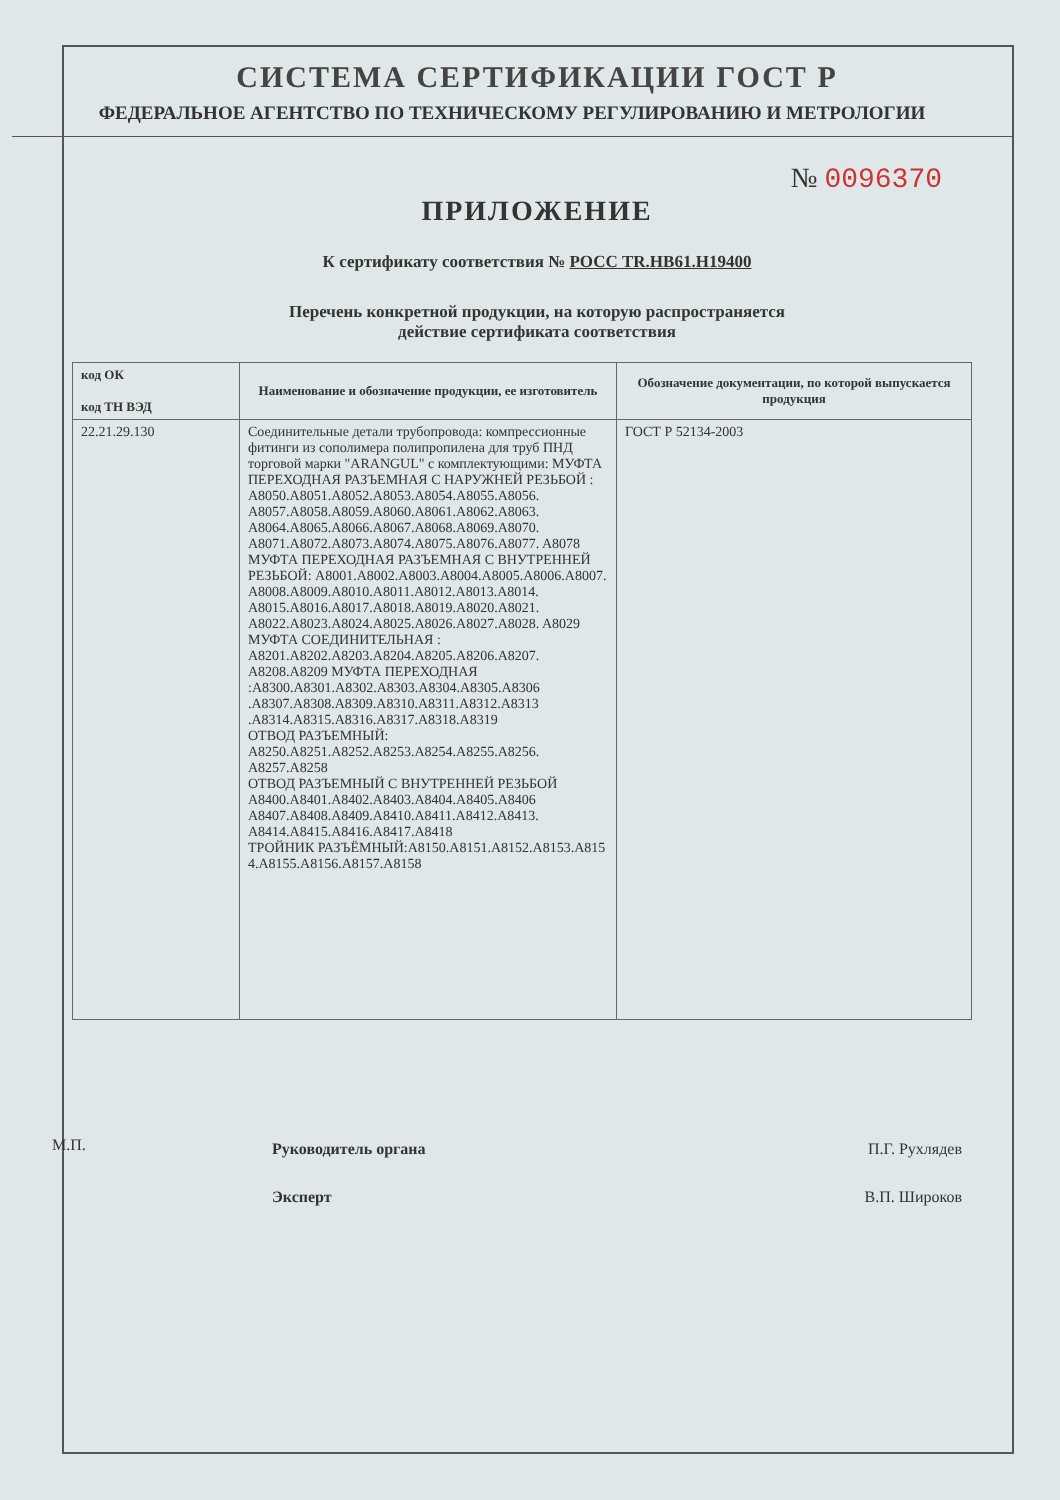СИСТЕМА СЕРТИФИКАЦИИ ГОСТ Р
ФЕДЕРАЛЬНОЕ АГЕНТСТВО ПО ТЕХНИЧЕСКОМУ РЕГУЛИРОВАНИЮ И МЕТРОЛОГИИ
№ 0096370
ПРИЛОЖЕНИЕ
К сертификату соответствия № РОСС TR.НВ61.Н19400
Перечень конкретной продукции, на которую распространяется
действие сертификата соответствия
| код ОК код ТН ВЭД | Наименование и обозначение продукции, ее изготовитель | Обозначение документации, по которой выпускается продукция |
| --- | --- | --- |
| 22.21.29.130 | Соединительные детали трубопровода: компрессионные фитинги из сополимера полипропилена для труб ПНД торговой марки "ARANGUL" с комплектующими: МУФТА ПЕРЕХОДНАЯ РАЗЪЕМНАЯ С НАРУЖНЕЙ РЕЗЬБОЙ : A8050.A8051.A8052.A8053.A8054.A8055.A8056. A8057.A8058.A8059.A8060.A8061.A8062.A8063. A8064.A8065.A8066.A8067.A8068.A8069.A8070. A8071.A8072.A8073.A8074.A8075.A8076.A8077. A8078 МУФТА ПЕРЕХОДНАЯ РАЗЪЕМНАЯ С ВНУТРЕННЕЙ РЕЗЬБОЙ: A8001.A8002.A8003.A8004.A8005.A8006.A8007. A8008.A8009.A8010.A8011.A8012.A8013.A8014. A8015.A8016.A8017.A8018.A8019.A8020.A8021. A8022.A8023.A8024.A8025.A8026.A8027.A8028. A8029 МУФТА СОЕДИНИТЕЛЬНАЯ : A8201.A8202.A8203.A8204.A8205.A8206.A8207. A8208.A8209 МУФТА ПЕРЕХОДНАЯ :A8300.A8301.A8302.A8303.A8304.A8305.A8306 .A8307.A8308.A8309.A8310.A8311.A8312.A8313 .A8314.A8315.A8316.A8317.A8318.A8319 ОТВОД РАЗЪЕМНЫЙ: A8250.A8251.A8252.A8253.A8254.A8255.A8256. A8257.A8258 ОТВОД РАЗЪЕМНЫЙ С ВНУТРЕННЕЙ РЕЗЬБОЙ A8400.A8401.A8402.A8403.A8404.A8405.A8406 A8407.A8408.A8409.A8410.A8411.A8412.A8413. A8414.A8415.A8416.A8417.A8418 ТРОЙНИК РАЗЪЁМНЫЙ:A8150.A8151.A8152.A8153.A815 4.A8155.A8156.A8157.A8158 | ГОСТ Р 52134-2003 |
Руководитель органа П.Г. Рухлядев
Эксперт В.П. Широков
М.П.